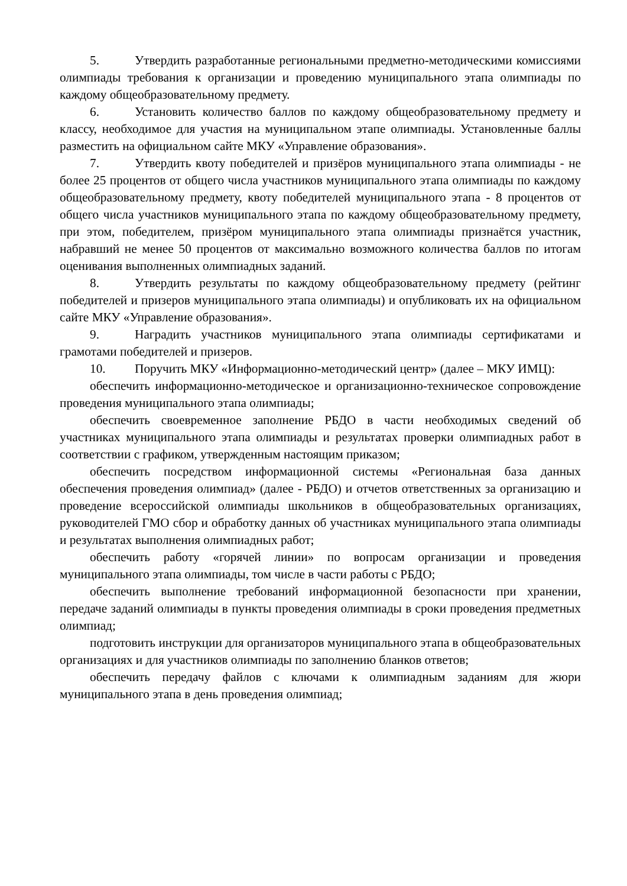5. Утвердить разработанные региональными предметно-методическими комиссиями олимпиады требования к организации и проведению муниципального этапа олимпиады по каждому общеобразовательному предмету.
6. Установить количество баллов по каждому общеобразовательному предмету и классу, необходимое для участия на муниципальном этапе олимпиады. Установленные баллы разместить на официальном сайте МКУ «Управление образования».
7. Утвердить квоту победителей и призёров муниципального этапа олимпиады - не более 25 процентов от общего числа участников муниципального этапа олимпиады по каждому общеобразовательному предмету, квоту победителей муниципального этапа - 8 процентов от общего числа участников муниципального этапа по каждому общеобразовательному предмету, при этом, победителем, призёром муниципального этапа олимпиады признаётся участник, набравший не менее 50 процентов от максимально возможного количества баллов по итогам оценивания выполненных олимпиадных заданий.
8. Утвердить результаты по каждому общеобразовательному предмету (рейтинг победителей и призеров муниципального этапа олимпиады) и опубликовать их на официальном сайте МКУ «Управление образования».
9. Наградить участников муниципального этапа олимпиады сертификатами и грамотами победителей и призеров.
10. Поручить МКУ «Информационно-методический центр» (далее – МКУ ИМЦ):
обеспечить информационно-методическое и организационно-техническое сопровождение проведения муниципального этапа олимпиады;
обеспечить своевременное заполнение РБДО в части необходимых сведений об участниках муниципального этапа олимпиады и результатах проверки олимпиадных работ в соответствии с графиком, утвержденным настоящим приказом;
обеспечить посредством информационной системы «Региональная база данных обеспечения проведения олимпиад» (далее - РБДО) и отчетов ответственных за организацию и проведение всероссийской олимпиады школьников в общеобразовательных организациях, руководителей ГМО сбор и обработку данных об участниках муниципального этапа олимпиады и результатах выполнения олимпиадных работ;
обеспечить работу «горячей линии» по вопросам организации и проведения муниципального этапа олимпиады, том числе в части работы с РБДО;
обеспечить выполнение требований информационной безопасности при хранении, передаче заданий олимпиады в пункты проведения олимпиады в сроки проведения предметных олимпиад;
подготовить инструкции для организаторов муниципального этапа в общеобразовательных организациях и для участников олимпиады по заполнению бланков ответов;
обеспечить передачу файлов с ключами к олимпиадным заданиям для жюри муниципального этапа в день проведения олимпиад;